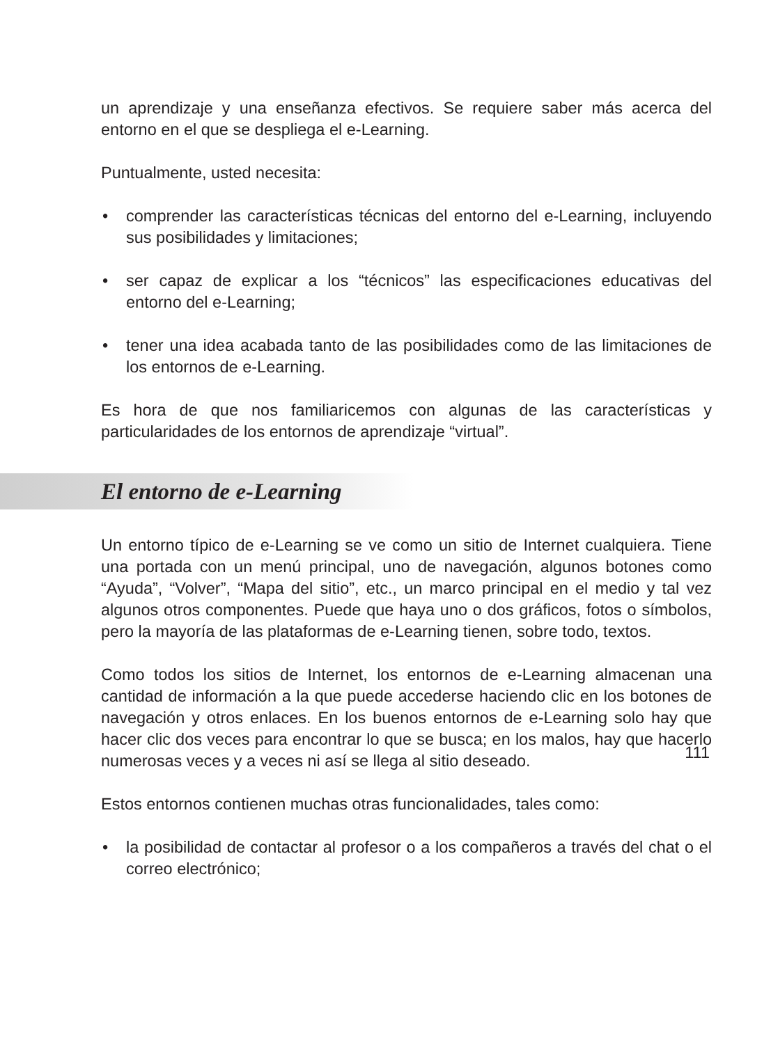un aprendizaje y una enseñanza efectivos. Se requiere saber más acerca del entorno en el que se despliega el e-Learning.
Puntualmente, usted necesita:
• comprender las características técnicas del entorno del e-Learning, incluyendo sus posibilidades y limitaciones;
• ser capaz de explicar a los “técnicos” las especificaciones educativas del entorno del e-Learning;
• tener una idea acabada tanto de las posibilidades como de las limitaciones de los entornos de e-Learning.
Es hora de que nos familiaricemos con algunas de las características y particularidades de los entornos de aprendizaje “virtual”.
El entorno de e-Learning
Un entorno típico de e-Learning se ve como un sitio de Internet cualquiera. Tiene una portada con un menú principal, uno de navegación, algunos botones como “Ayuda”, “Volver”, “Mapa del sitio”, etc., un marco principal en el medio y tal vez algunos otros componentes. Puede que haya uno o dos gráficos, fotos o símbolos, pero la mayoría de las plataformas de e-Learning tienen, sobre todo, textos.
Como todos los sitios de Internet, los entornos de e-Learning almacenan una cantidad de información a la que puede accederse haciendo clic en los botones de navegación y otros enlaces. En los buenos entornos de e-Learning solo hay que hacer clic dos veces para encontrar lo que se busca; en los malos, hay que hacerlo numerosas veces y a veces ni así se llega al sitio deseado.
Estos entornos contienen muchas otras funcionalidades, tales como:
• la posibilidad de contactar al profesor o a los compañeros a través del chat o el correo electrónico;
111